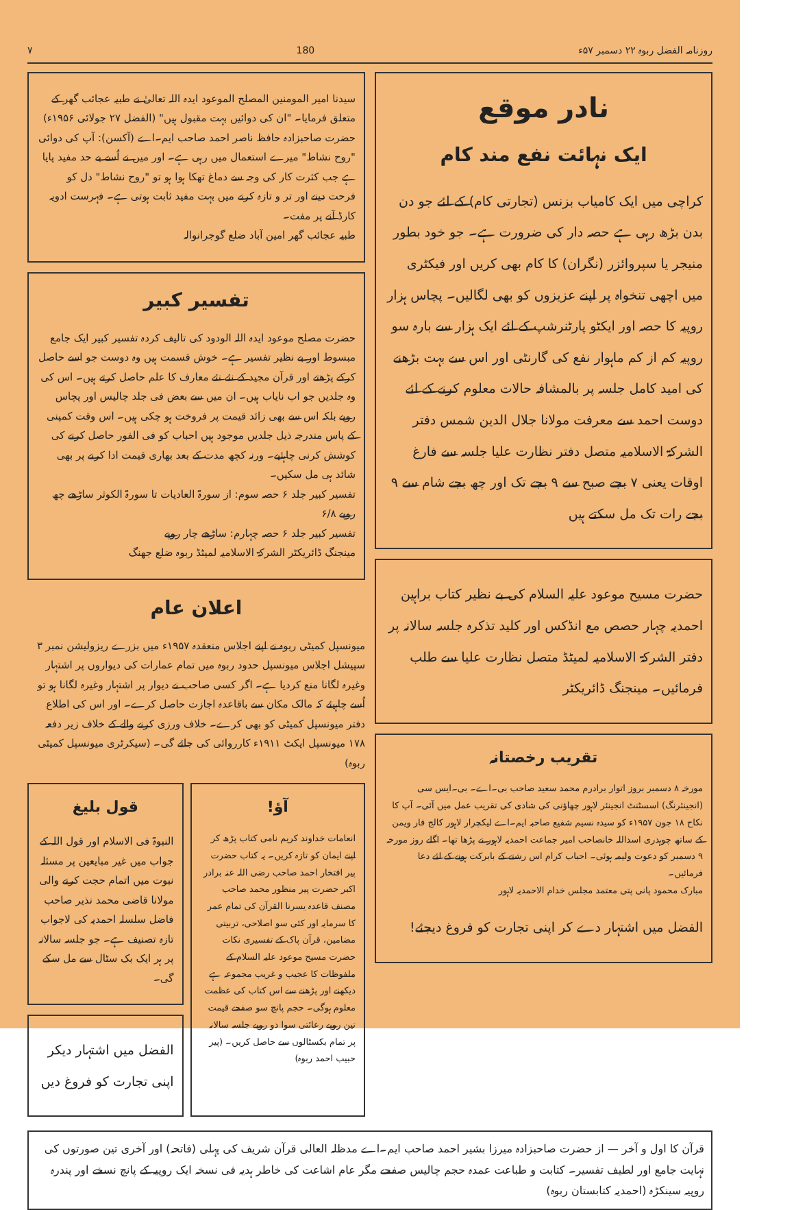روزنامہ الفضل ربوہ ۲۲ دسمبر ۵۷ء 180 ۷
نادر موقع
ایک نہائت نفع مند کام
کراچی میں ایک کامیاب بزنس (تجارتی کام) کے لئے جو دن بدن بڑھ رہی ہے حصہ دار کی ضرورت ہے۔ جو خود بطور منیجر یا سپروائزر (نگران) کا کام بھی کریں اور فیکٹری میں اچھی تنخواہ پر اپنے عزیزوں کو بھی لگالیں۔ پچاس ہزار روپیہ کا حصہ اور ایکٹو پارٹنرشپ کے لئے ایک ہزار سے بارہ سو روپیہ کم از کم ماہوار نفع کی گارنٹی اور اس سے بہت بڑھنے کی امید کامل جلسہ پر بالمشافہ حالات معلوم کرنے کے لئے دوست احمد سے معرفت مولانا جلال الدین شمس دفتر الشرکۃ الاسلامیہ متصل دفتر نظارت علیا جلسہ سے فارغ اوقات یعنی ۷ بجے صبح سے ۹ بجے تک اور چھ بجے شام سے ۹ بجے رات تک مل سکتے ہیں
حضرت مسیح موعود علیہ السلام کی بے نظیر کتاب براہین احمدیہ چہار حصص مع انڈکس اور کلید تذکرہ جلسہ سالانہ پر دفتر الشرکۃ الاسلامیہ لمیٹڈ متصل نظارت علیا سے طلب فرمائیں۔ مینجنگ ڈائریکٹر
تقریب رخصتانہ
مورخہ ۸ دسمبر بروز اتوار برادرم محمد سعید صاحب بی۔اے۔ بی۔ایس سی (انجینئرنگ) اسسٹنٹ انجینئر لاہور چھاؤنی کی شادی کی تقریب عمل میں آئی۔ آپ کا نکاح ۱۸ جون ۱۹۵۷ء کو سیدہ نسیم شفیع صاحبہ ایم۔اے لیکچرار لاہور کالج فار ویمن کے ساتھ چوہدری اسداللہ خانصاحب امیر جماعت احمدیہ لاہور نے پڑھا تھا۔ اگلے روز مورخہ ۹ دسمبر کو دعوت ولیمہ ہوئی۔ احباب کرام اس رشتے کے بابرکت ہونے کے لئے دعا فرمائیں۔
مبارک محمود پانی پتی معتمد مجلس خدام الاحمدیہ لاہور
الفضل میں اشتہار دے کر اپنی تجارت کو فروغ دیجئے!
سیدنا امیر المومنین المصلح الموعود ایدہ اللہ تعالیٰ نے طبیہ عجائب گھر کے متعلق فرمایا۔ "ان کی دوائیں بہت مقبول ہیں" (الفضل ۲۷ جولائی ۱۹۵۶ء)
حضرت صاحبزادہ حافظ ناصر احمد صاحب ایم۔اے (آکسن): آپ کی دوائی "روح نشاط" میرے استعمال میں رہی ہے۔ اور میں نے اُسے بے حد مفید پایا ہے جب کثرت کار کی وجہ سے دماغ تھکا ہوا ہو تو "روح نشاط" دل کو فرحت دینے اور تر و تازہ کرنے میں بہت مفید ثابت ہوتی ہے۔ فہرست ادویہ کارڈ آنے پر مفت۔
طبیہ عجائب گھر امین آباد ضلع گوجرانوالہ
تفسیر کبیر
حضرت مصلح موعود ایدہ اللہ الودود کی تالیف کردہ تفسیر کبیر ایک جامع مبسوط اور بے نظیر تفسیر ہے۔ خوش قسمت ہیں وہ دوست جو اسے حاصل کرکے پڑھتے اور قرآن مجید کے نئے نئے معارف کا علم حاصل کرتے ہیں۔ اس کی وہ جلدیں جو اب نایاب ہیں۔ ان میں سے بعض فی جلد چالیس اور پچاس روپے بلکہ اس سے بھی زائد قیمت پر فروخت ہو چکی ہیں۔ اس وقت کمپنی کے پاس مندرجہ ذیل جلدیں موجود ہیں احباب کو فی الفور حاصل کرنے کی کوشش کرنی چاہئیے۔ ورنہ کچھ مدت کے بعد بھاری قیمت ادا کرنے پر بھی شائد ہی مل سکیں۔
تفسیر کبیر جلد ۶ حصہ سوم: از سورۃ العادیات تا سورۃ الکوثر ساڑھے چھ روپے ۶/۸
تفسیر کبیر جلد ۶ حصہ چہارم: ساڑھے چار روپے
مینجنگ ڈائریکٹر الشرکۃ الاسلامیہ لمیٹڈ ربوہ ضلع جھنگ
اعلان عام
میونسپل کمیٹی ربوہ نے اپنے اجلاس منعقدہ ۱۹۵۷ء میں بزرے ریزولیشن نمبر ۳ سپیشل اجلاس میونسپل حدود ربوہ میں تمام عمارات کی دیواروں پر اشتہار وغیرہ لگانا منع کردیا ہے۔ اگر کسی صاحب نے دیوار پر اشتہار وغیرہ لگانا ہو تو اُسے چاہیئے کہ مالک مکان سے باقاعدہ اجازت حاصل کرے۔ اور اس کی اطلاع دفتر میونسپل کمیٹی کو بھی کرے۔ خلاف ورزی کرنے والے کے خلاف زیر دفعہ ۱۷۸ میونسپل ایکٹ ۱۹۱۱ء کارروائی کی جائے گی۔ (سیکرٹری میونسپل کمیٹی ربوہ)
آؤ!
انعامات خداوند کریم نامی کتاب پڑھ کر اپنے ایمان کو تازہ کریں۔ یہ کتاب حضرت پیر افتخار احمد صاحب رضی اللہ عنہ برادر اکبر حضرت پیر منظور محمد صاحب مصنف قاعدہ یسرنا القرآن کی تمام عمر کا سرمایہ اور کئی سو اصلاحی، تربیتی مضامین، قرآن پاک کے تفسیری نکات حضرت مسیح موعود علیہ السلام کے ملفوظات کا عجیب و غریب مجموعہ ہے دیکھنے اور پڑھنے سے اس کتاب کی عظمت معلوم ہوگی۔ حجم پانچ سو صفحے قیمت تین روپے رعائتی سوا دو روپے جلسہ سالانہ پر تمام بکسٹالوں سے حاصل کریں۔ (پیر حبیب احمد ربوہ)
قول بلیغ
النبوۃ فی الاسلام اور قول اللہ کے جواب میں غیر مبایعین پر مسئلہ نبوت میں اتمام حجت کرنے والی مولانا قاضی محمد نذیر صاحب فاضل سلسلہ احمدیہ کی لاجواب تازہ تصنیف ہے۔ جو جلسہ سالانہ پر ہر ایک بک سٹال سے مل سکے گی۔
الفضل میں اشتہار دیکر اپنی تجارت کو فروغ دیں
قرآن کا اول و آخر — از حضرت صاحبزادہ میرزا بشیر احمد صاحب ایم۔اے مدظلہ العالی قرآن شریف کی پہلی (فاتحہ) اور آخری تین صورتوں کی نہایت جامع اور لطیف تفسیر۔ کتابت و طباعت عمدہ حجم چالیس صفحے مگر عام اشاعت کی خاطر ہدیہ فی نسخہ ایک روپیہ کے پانچ نسخے اور پندرہ روپیہ سینکڑہ (احمدیہ کتابستان ربوہ)